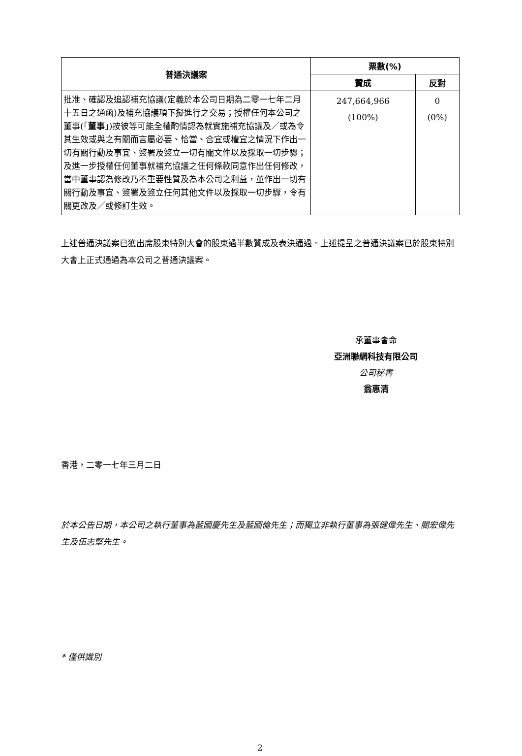| 普通決議案 | 票數(%) | |
| --- | --- | --- |
| | 贊成 | 反對 |
| 批准、確認及追認補充協議(定義於本公司日期為二零一七年二月十五日之通函)及補充協議項下擬進行之交易；授權任何本公司之董事(「 董事 」)按彼等可能全權酌情認為就實施補充協議及／或為令其生效或與之有關而言屬必要、恰當、合宜或權宜之情況下作出一切有關行動及事宜、簽署及簽立一切有關文件以及採取一切步驟；及進一步授權任何董事就補充協議之任何條款同意作出任何修改，當中董事認為修改乃不重要性質及為本公司之利益，並作出一切有關行動及事宜、簽署及簽立任何其他文件以及採取一切步驟，令有關更改及／或修訂生效。 | 247,664,966 (100%) | 0 (0%) |
上述普通決議案已獲出席股東特別大會的股東過半數贊成及表決通過。上述提呈之普通決議案已於股東特別大會上正式通過為本公司之普通決議案。
承董事會命
亞洲聯網科技有限公司
公司秘書
翁惠清
香港，二零一七年三月二日
於本公告日期，本公司之執行董事為藍國慶先生及藍國倫先生；而獨立非執行董事為張健偉先生、關宏偉先生及伍志堅先生。
* 僅供識別
2